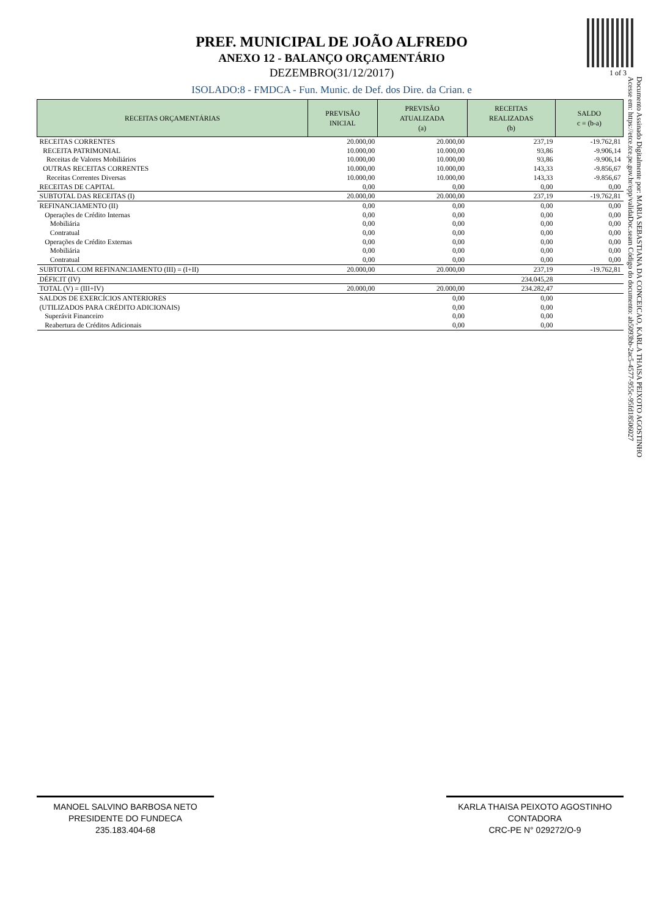PREF. MUNICIPAL DE JOÃO ALFREDO
ANEXO 12 - BALANÇO ORÇAMENTÁRIO
DEZEMBRO(31/12/2017)
1 of 3
ISOLADO:8 - FMDCA - Fun. Munic. de Def. dos Dire. da Crian. e
| RECEITAS ORÇAMENTÁRIAS | PREVISÃO INICIAL | PREVISÃO ATUALIZADA (a) | RECEITAS REALIZADAS (b) | SALDO c = (b-a) |
| --- | --- | --- | --- | --- |
| RECEITAS CORRENTES | 20.000,00 | 20.000,00 | 237,19 | -19.762,81 |
| RECEITA PATRIMONIAL | 10.000,00 | 10.000,00 | 93,86 | -9.906,14 |
| Receitas de Valores Mobiliários | 10.000,00 | 10.000,00 | 93,86 | -9.906,14 |
| OUTRAS RECEITAS CORRENTES | 10.000,00 | 10.000,00 | 143,33 | -9.856,67 |
| Receitas Correntes Diversas | 10.000,00 | 10.000,00 | 143,33 | -9.856,67 |
| RECEITAS DE CAPITAL | 0,00 | 0,00 | 0,00 | 0,00 |
| SUBTOTAL DAS RECEITAS (I) | 20.000,00 | 20.000,00 | 237,19 | -19.762,81 |
| REFINANCIAMENTO (II) | 0,00 | 0,00 | 0,00 | 0,00 |
| Operações de Crédito Internas | 0,00 | 0,00 | 0,00 | 0,00 |
| Mobiliária | 0,00 | 0,00 | 0,00 | 0,00 |
| Contratual | 0,00 | 0,00 | 0,00 | 0,00 |
| Operações de Crédito Externas | 0,00 | 0,00 | 0,00 | 0,00 |
| Mobiliária | 0,00 | 0,00 | 0,00 | 0,00 |
| Contratual | 0,00 | 0,00 | 0,00 | 0,00 |
| SUBTOTAL COM REFINANCIAMENTO (III) = (I+II) | 20.000,00 | 20.000,00 | 237,19 | -19.762,81 |
| DÉFICIT (IV) | | | 234.045,28 | |
| TOTAL (V) = (III+IV) | 20.000,00 | 20.000,00 | 234.282,47 | |
| SALDOS DE EXERCÍCIOS ANTERIORES | | 0,00 | 0,00 | |
| (UTILIZADOS PARA CRÉDITO ADICIONAIS) | | 0,00 | 0,00 | |
| Superávit Financeiro | | 0,00 | 0,00 | |
| Reabertura de Créditos Adicionais | | 0,00 | 0,00 | |
MANOEL SALVINO BARBOSA NETO
PRESIDENTE DO FUNDECA
235.183.404-68
KARLA THAISA PEIXOTO AGOSTINHO
CONTADORA
CRC-PE N° 029272/O-9
Documento Assinado Digitalmente por: MARIA SEBASTIANA DA CONCEICAO, KARLA THAISA PEIXOTO AGOSTINHO
Acesse em: https://etce.tce.pe.gov.br/epp/validaDoc.seam Código do documento: ab5093bb-2ac5-4577-955c-95fd18506027